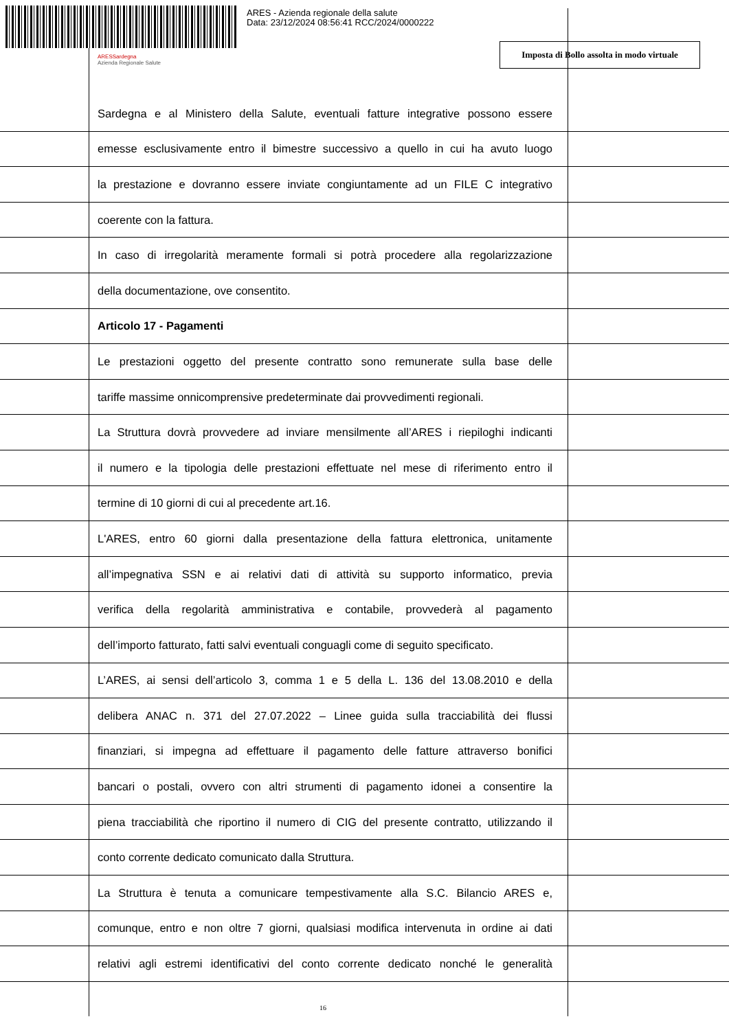ARES - Azienda regionale della salute
Data: 23/12/2024 08:56:41 RCC/2024/0000222
ARESSardegna
Azienda Regionale Salute
Imposta di Bollo assolta in modo virtuale
Sardegna e al Ministero della Salute, eventuali fatture integrative possono essere
emesse esclusivamente entro il bimestre successivo a quello in cui ha avuto luogo
la prestazione e dovranno essere inviate congiuntamente ad un FILE C integrativo
coerente con la fattura.
In caso di irregolarità meramente formali si potrà procedere alla regolarizzazione
della documentazione, ove consentito.
Articolo 17 - Pagamenti
Le prestazioni oggetto del presente contratto sono remunerate sulla base delle
tariffe massime onnicomprensive predeterminate dai provvedimenti regionali.
La Struttura dovrà provvedere ad inviare mensilmente all’ARES i riepiloghi indicanti
il numero e la tipologia delle prestazioni effettuate nel mese di riferimento entro il
termine di 10 giorni di cui al precedente art.16.
L'ARES, entro 60 giorni dalla presentazione della fattura elettronica, unitamente
all’impegnativa SSN e ai relativi dati di attività su supporto informatico, previa
verifica della regolarità amministrativa e contabile, provvederà al pagamento
dell’importo fatturato, fatti salvi eventuali conguagli come di seguito specificato.
L’ARES, ai sensi dell’articolo 3, comma 1 e 5 della L. 136 del 13.08.2010 e della
delibera ANAC n. 371 del 27.07.2022 – Linee guida sulla tracciabilità dei flussi
finanziari, si impegna ad effettuare il pagamento delle fatture attraverso bonifici
bancari o postali, ovvero con altri strumenti di pagamento idonei a consentire la
piena tracciabilità che riportino il numero di CIG del presente contratto, utilizzando il
conto corrente dedicato comunicato dalla Struttura.
La Struttura è tenuta a comunicare tempestivamente alla S.C. Bilancio ARES e,
comunque, entro e non oltre 7 giorni, qualsiasi modifica intervenuta in ordine ai dati
relativi agli estremi identificativi del conto corrente dedicato nonché le generalità
16